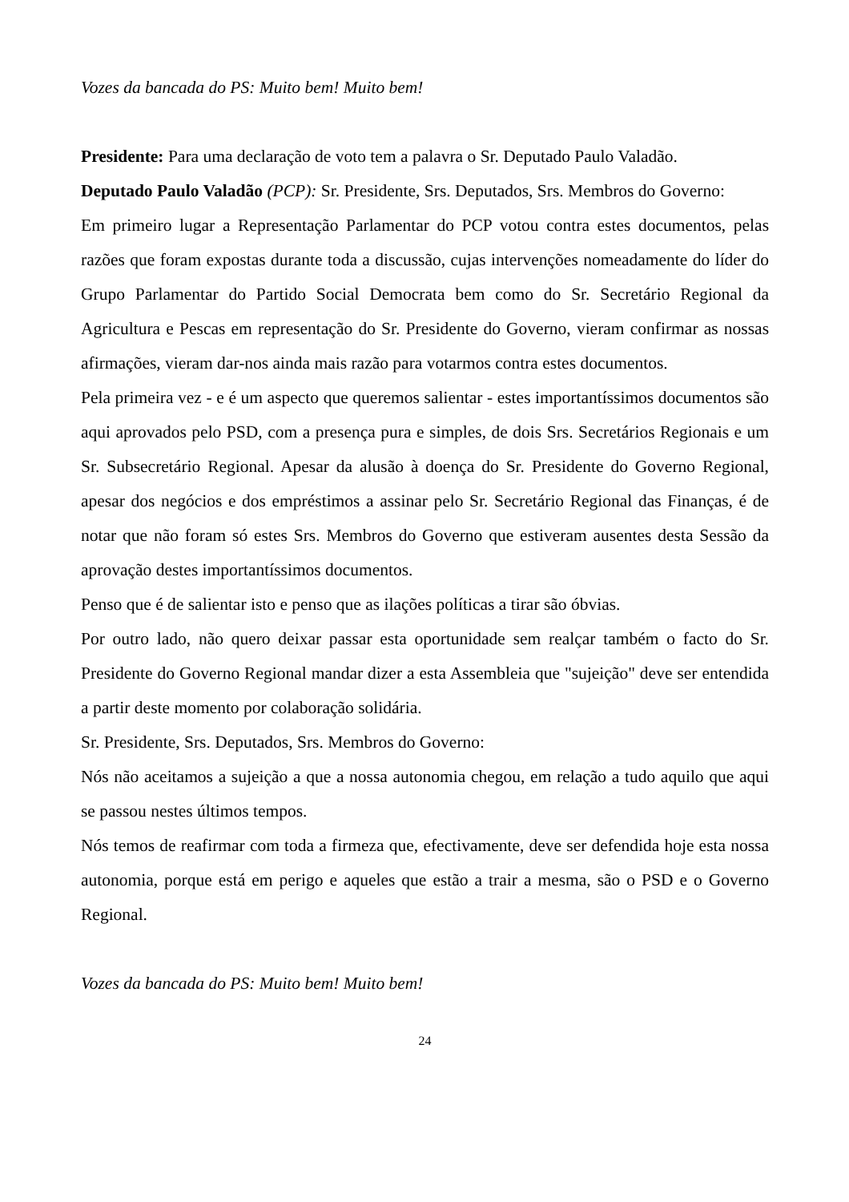Vozes da bancada do PS: Muito bem! Muito bem!
Presidente: Para uma declaração de voto tem a palavra o Sr. Deputado Paulo Valadão.
Deputado Paulo Valadão (PCP): Sr. Presidente, Srs. Deputados, Srs. Membros do Governo:
Em primeiro lugar a Representação Parlamentar do PCP votou contra estes documentos, pelas razões que foram expostas durante toda a discussão, cujas intervenções nomeadamente do líder do Grupo Parlamentar do Partido Social Democrata bem como do Sr. Secretário Regional da Agricultura e Pescas em representação do Sr. Presidente do Governo, vieram confirmar as nossas afirmações, vieram dar-nos ainda mais razão para votarmos contra estes documentos.
Pela primeira vez - e é um aspecto que queremos salientar - estes importantíssimos documentos são aqui aprovados pelo PSD, com a presença pura e simples, de dois Srs. Secretários Regionais e um Sr. Subsecretário Regional. Apesar da alusão à doença do Sr. Presidente do Governo Regional, apesar dos negócios e dos empréstimos a assinar pelo Sr. Secretário Regional das Finanças, é de notar que não foram só estes Srs. Membros do Governo que estiveram ausentes desta Sessão da aprovação destes importantíssimos documentos.
Penso que é de salientar isto e penso que as ilações políticas a tirar são óbvias.
Por outro lado, não quero deixar passar esta oportunidade sem realçar também o facto do Sr. Presidente do Governo Regional mandar dizer a esta Assembleia que "sujeição" deve ser entendida a partir deste momento por colaboração solidária.
Sr. Presidente, Srs. Deputados, Srs. Membros do Governo:
Nós não aceitamos a sujeição a que a nossa autonomia chegou, em relação a tudo aquilo que aqui se passou nestes últimos tempos.
Nós temos de reafirmar com toda a firmeza que, efectivamente, deve ser defendida hoje esta nossa autonomia, porque está em perigo e aqueles que estão a trair a mesma, são o PSD e o Governo Regional.
Vozes da bancada do PS: Muito bem! Muito bem!
24